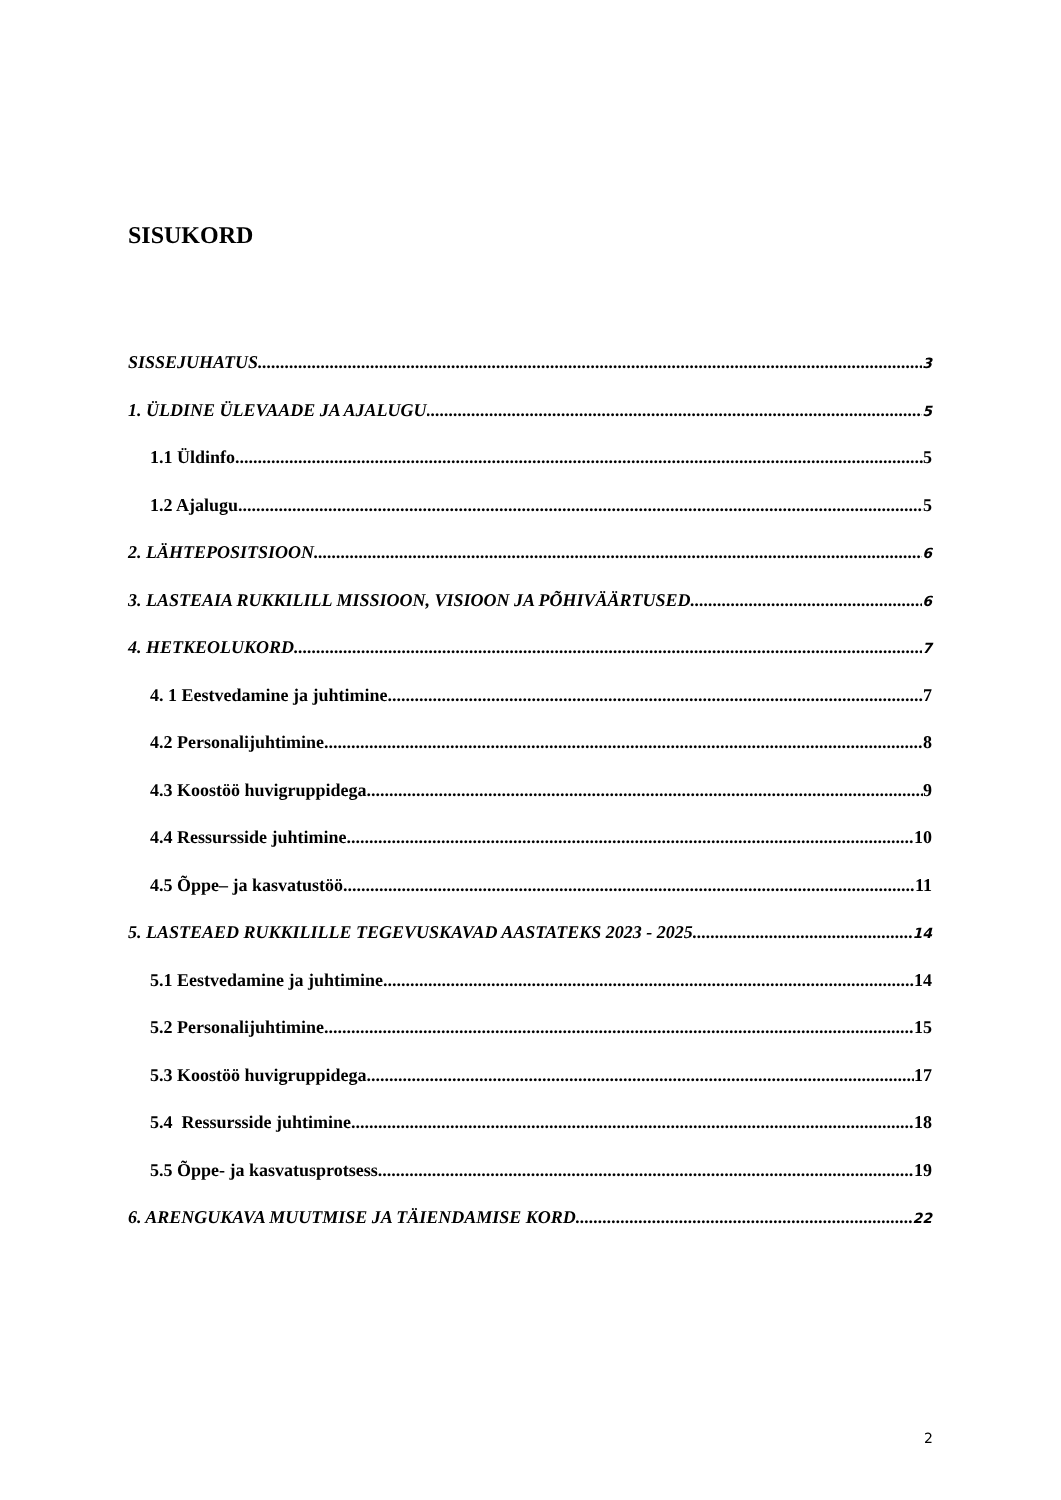SISUKORD
SISSEJUHATUS 3
1. ÜLDINE ÜLEVAADE JA AJALUGU 5
1.1 Üldinfo 5
1.2 Ajalugu 5
2. LÄHTEPOSITSIOON 6
3. LASTEAIA RUKKILILL MISSIOON, VISIOON JA PÕHIVÄÄRTUSED 6
4. HETKEOLUKORD 7
4. 1 Eestvedamine ja juhtimine 7
4.2 Personalijuhtimine 8
4.3 Koostöö huvigruppidega 9
4.4 Ressursside juhtimine 10
4.5 Õppe– ja kasvatustöö 11
5. LASTEAED RUKKILILLE TEGEVUSKAVAD AASTATEKS 2023 - 2025 14
5.1 Eestvedamine ja juhtimine 14
5.2 Personalijuhtimine 15
5.3 Koostöö huvigruppidega 17
5.4 Ressursside juhtimine 18
5.5 Õppe- ja kasvatusprotsess 19
6. ARENGUKAVA MUUTMISE JA TÄIENDAMISE KORD 22
2